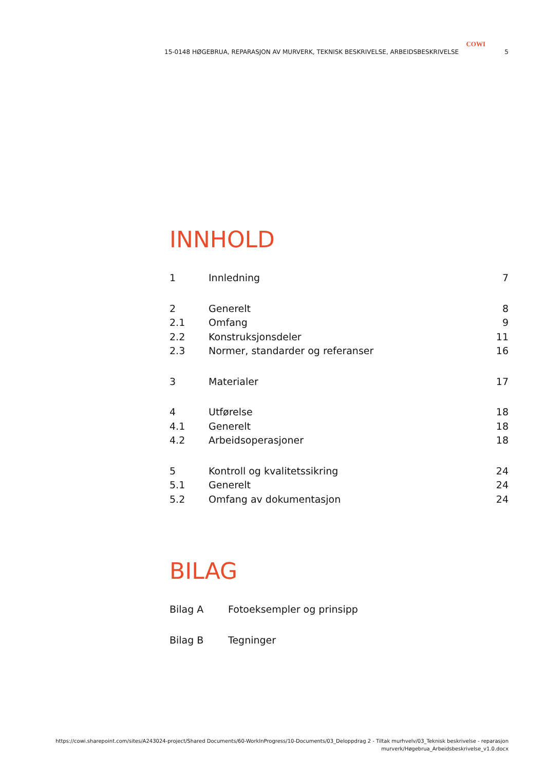COWI
15-0148 HØGEBRUA, REPARASJON AV MURVERK, TEKNISK BESKRIVELSE, ARBEIDSBESKRIVELSE 5
INNHOLD
1 Innledning 7
2 Generelt 8
2.1 Omfang 9
2.2 Konstruksjonsdeler 11
2.3 Normer, standarder og referanser 16
3 Materialer 17
4 Utførelse 18
4.1 Generelt 18
4.2 Arbeidsoperasjoner 18
5 Kontroll og kvalitetssikring 24
5.1 Generelt 24
5.2 Omfang av dokumentasjon 24
BILAG
Bilag A Fotoeksempler og prinsipp
Bilag B Tegninger
https://cowi.sharepoint.com/sites/A243024-project/Shared Documents/60-WorkInProgress/10-Documents/03_Deloppdrag 2 - Tiltak murhvelv/03_Teknisk beskrivelse - reparasjon
murverk/Høgebrua_Arbeidsbeskrivelse_v1.0.docx